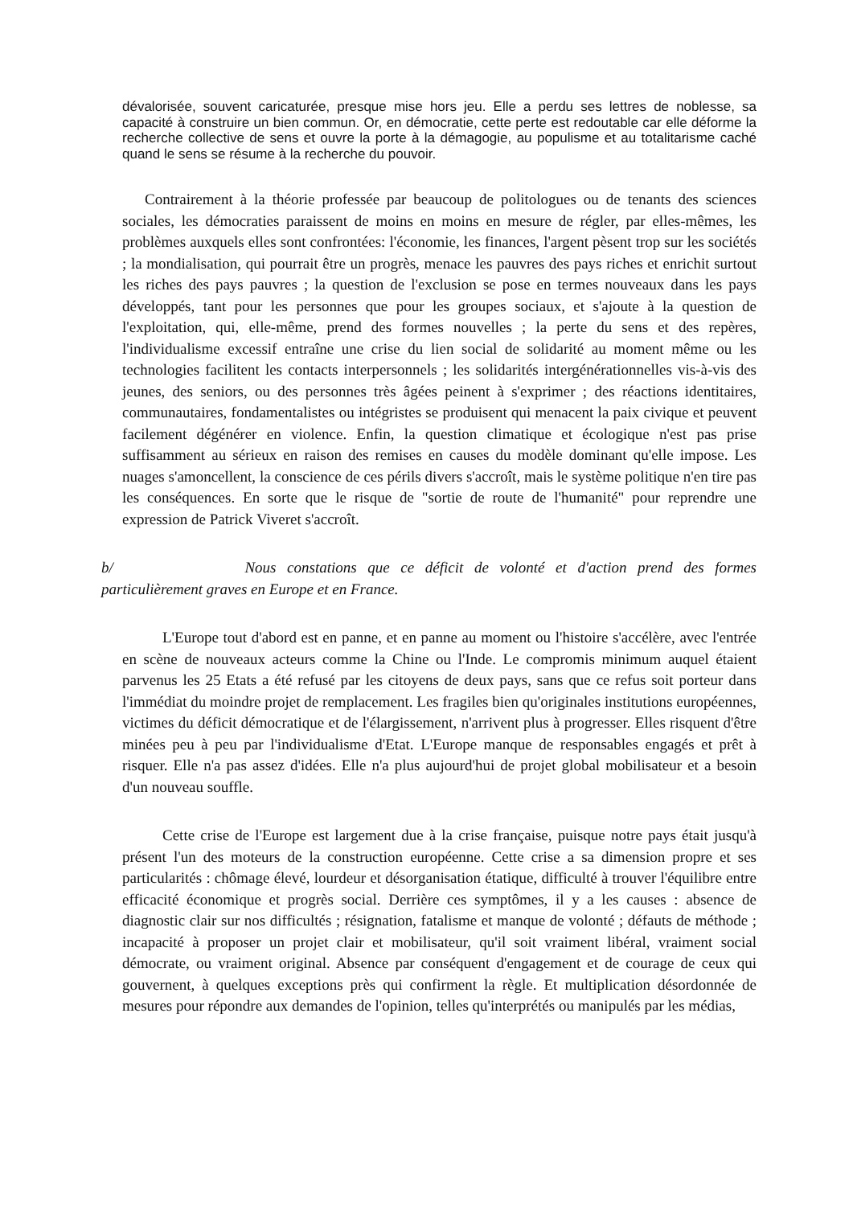dévalorisée, souvent caricaturée, presque mise hors jeu. Elle a perdu ses lettres de noblesse, sa capacité à construire un bien commun. Or, en démocratie, cette perte est redoutable car elle déforme la recherche collective de sens et ouvre la porte à la démagogie, au populisme et au totalitarisme caché quand le sens se résume à la recherche du pouvoir.
Contrairement à la théorie professée par beaucoup de politologues ou de tenants des sciences sociales, les démocraties paraissent de moins en moins en mesure de régler, par elles-mêmes, les problèmes auxquels elles sont confrontées: l'économie, les finances, l'argent pèsent trop sur les sociétés ; la mondialisation, qui pourrait être un progrès, menace les pauvres des pays riches et enrichit surtout les riches des pays pauvres ; la question de l'exclusion se pose en termes nouveaux dans les pays développés, tant pour les personnes que pour les groupes sociaux, et s'ajoute à la question de l'exploitation, qui, elle-même, prend des formes nouvelles ; la perte du sens et des repères, l'individualisme excessif entraîne une crise du lien social de solidarité au moment même ou les technologies facilitent les contacts interpersonnels ; les solidarités intergénérationnelles vis-à-vis des jeunes, des seniors, ou des personnes très âgées peinent à s'exprimer ; des réactions identitaires, communautaires, fondamentalistes ou intégristes se produisent qui menacent la paix civique et peuvent facilement dégénérer en violence. Enfin, la question climatique et écologique n'est pas prise suffisamment au sérieux en raison des remises en causes du modèle dominant qu'elle impose. Les nuages s'amoncellent, la conscience de ces périls divers s'accroît, mais le système politique n'en tire pas les conséquences. En sorte que le risque de "sortie de route de l'humanité" pour reprendre une expression de Patrick Viveret s'accroît.
b/ Nous constations que ce déficit de volonté et d'action prend des formes particulièrement graves en Europe et en France.
L'Europe tout d'abord est en panne, et en panne au moment ou l'histoire s'accélère, avec l'entrée en scène de nouveaux acteurs comme la Chine ou l'Inde. Le compromis minimum auquel étaient parvenus les 25 Etats a été refusé par les citoyens de deux pays, sans que ce refus soit porteur dans l'immédiat du moindre projet de remplacement. Les fragiles bien qu'originales institutions européennes, victimes du déficit démocratique et de l'élargissement, n'arrivent plus à progresser. Elles risquent d'être minées peu à peu par l'individualisme d'Etat. L'Europe manque de responsables engagés et prêt à risquer. Elle n'a pas assez d'idées. Elle n'a plus aujourd'hui de projet global mobilisateur et a besoin d'un nouveau souffle.
Cette crise de l'Europe est largement due à la crise française, puisque notre pays était jusqu'à présent l'un des moteurs de la construction européenne. Cette crise a sa dimension propre et ses particularités : chômage élevé, lourdeur et désorganisation étatique, difficulté à trouver l'équilibre entre efficacité économique et progrès social. Derrière ces symptômes, il y a les causes : absence de diagnostic clair sur nos difficultés ; résignation, fatalisme et manque de volonté ; défauts de méthode ; incapacité à proposer un projet clair et mobilisateur, qu'il soit vraiment libéral, vraiment social démocrate, ou vraiment original. Absence par conséquent d'engagement et de courage de ceux qui gouvernent, à quelques exceptions près qui confirment la règle. Et multiplication désordonnée de mesures pour répondre aux demandes de l'opinion, telles qu'interprétés ou manipulés par les médias,